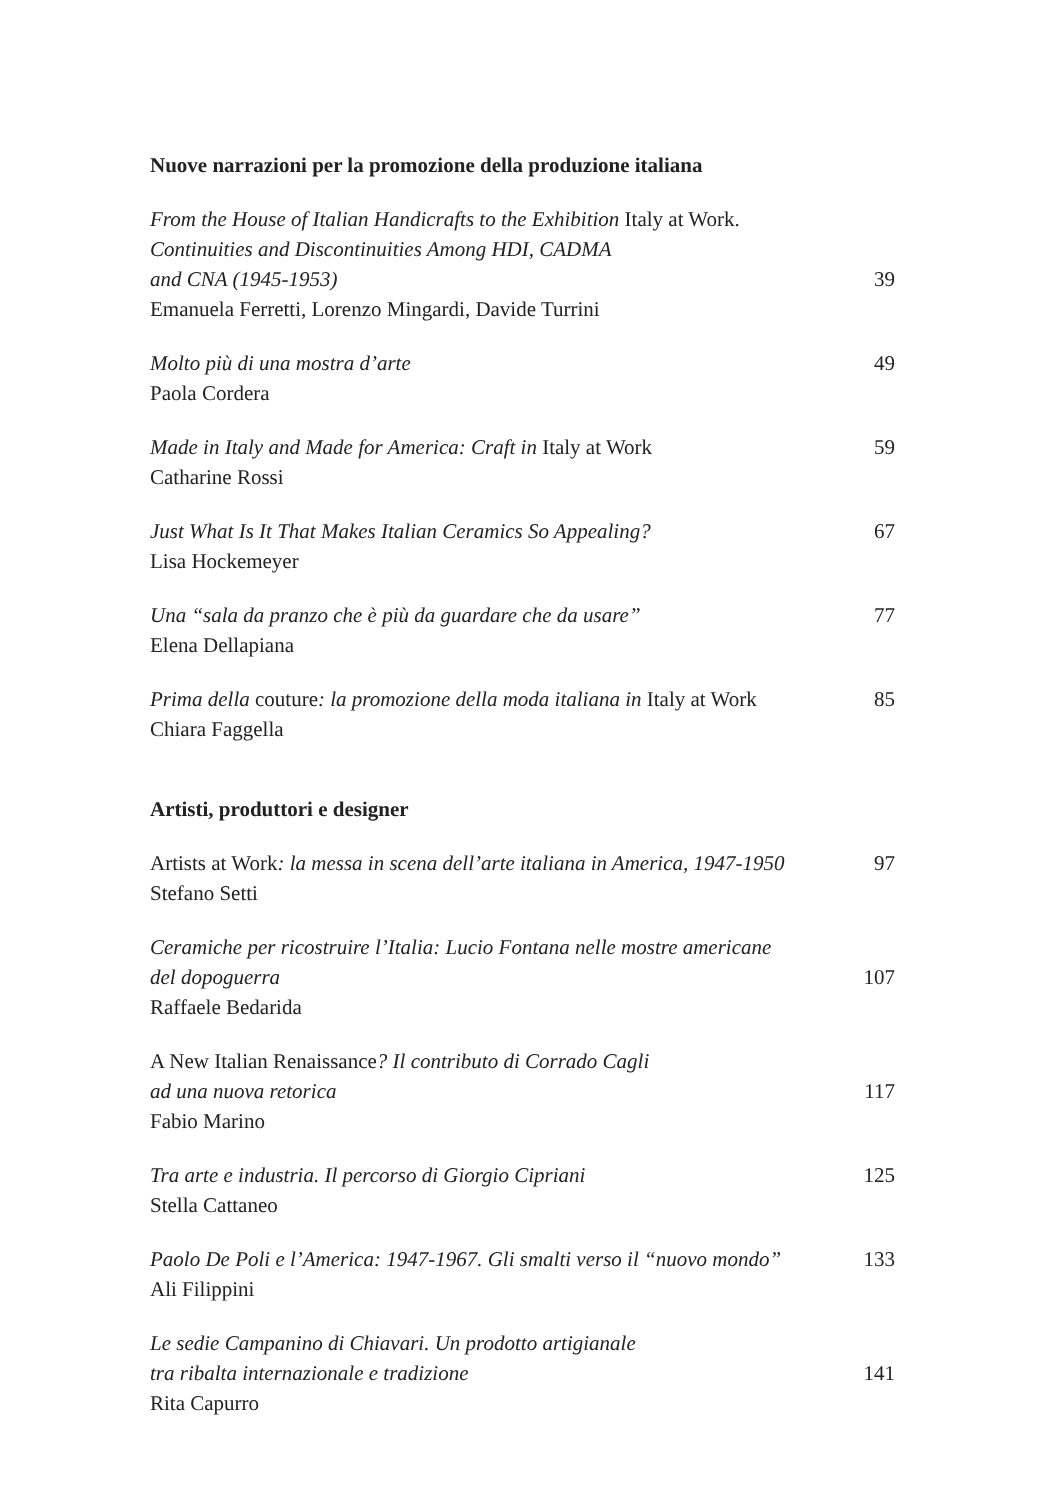Nuove narrazioni per la promozione della produzione italiana
From the House of Italian Handicrafts to the Exhibition Italy at Work.
Continuities and Discontinuities Among HDI, CADMA
and CNA (1945-1953)
Emanuela Ferretti, Lorenzo Mingardi, Davide Turrini
39
Molto più di una mostra d’arte
Paola Cordera
49
Made in Italy and Made for America: Craft in Italy at Work
Catharine Rossi
59
Just What Is It That Makes Italian Ceramics So Appealing?
Lisa Hockemeyer
67
Una “sala da pranzo che è più da guardare che da usare”
Elena Dellapiana
77
Prima della couture: la promozione della moda italiana in Italy at Work
Chiara Faggella
85
Artisti, produttori e designer
Artists at Work: la messa in scena dell’arte italiana in America, 1947-1950
Stefano Setti
97
Ceramiche per ricostruire l’Italia: Lucio Fontana nelle mostre americane
del dopoguerra
Raffaele Bedarida
107
A New Italian Renaissance? Il contributo di Corrado Cagli
ad una nuova retorica
Fabio Marino
117
Tra arte e industria. Il percorso di Giorgio Cipriani
Stella Cattaneo
125
Paolo De Poli e l’America: 1947-1967. Gli smalti verso il “nuovo mondo”
Ali Filippini
133
Le sedie Campanino di Chiavari. Un prodotto artigianale
tra ribalta internazionale e tradizione
Rita Capurro
141